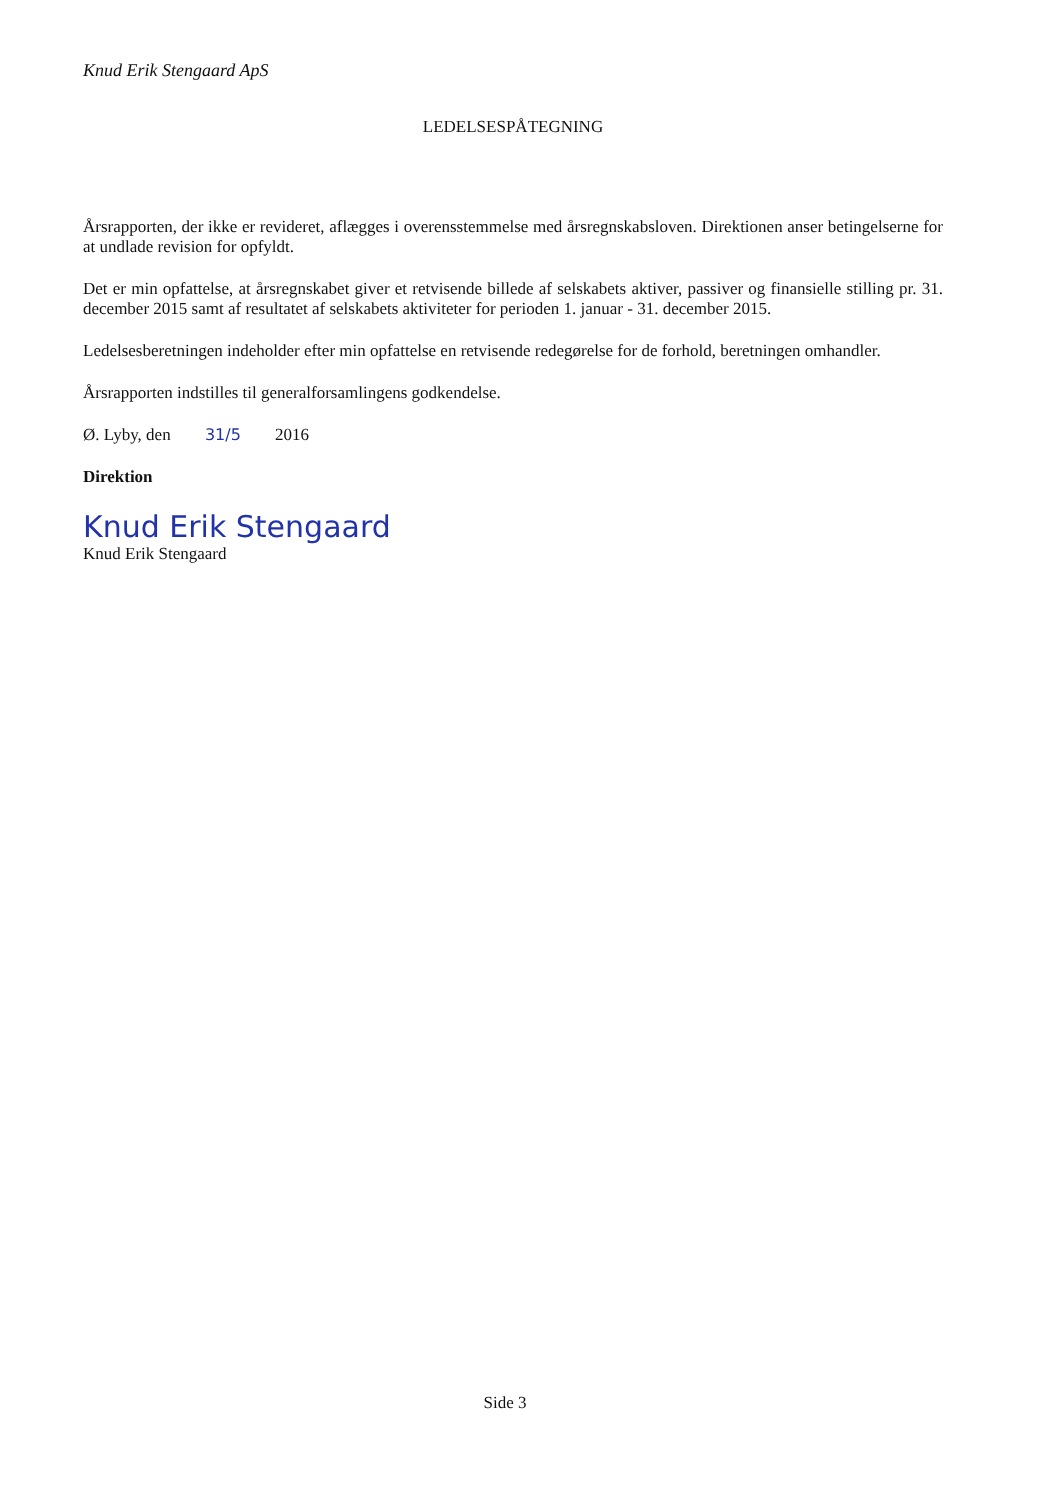Knud Erik Stengaard ApS
LEDELSESPÅTEGNING
Årsrapporten, der ikke er revideret, aflægges i overensstemmelse med årsregnskabsloven. Direktionen anser betingelserne for at undlade revision for opfyldt.
Det er min opfattelse, at årsregnskabet giver et retvisende billede af selskabets aktiver, passiver og finansielle stilling pr. 31. december 2015 samt af resultatet af selskabets aktiviteter for perioden 1. januar - 31. december 2015.
Ledelsesberetningen indeholder efter min opfattelse en retvisende redegørelse for de forhold, beretningen omhandler.
Årsrapporten indstilles til generalforsamlingens godkendelse.
Ø. Lyby, den 31/5 2016
Direktion
Knud Erik Stengaard
Knud Erik Stengaard
Side 3